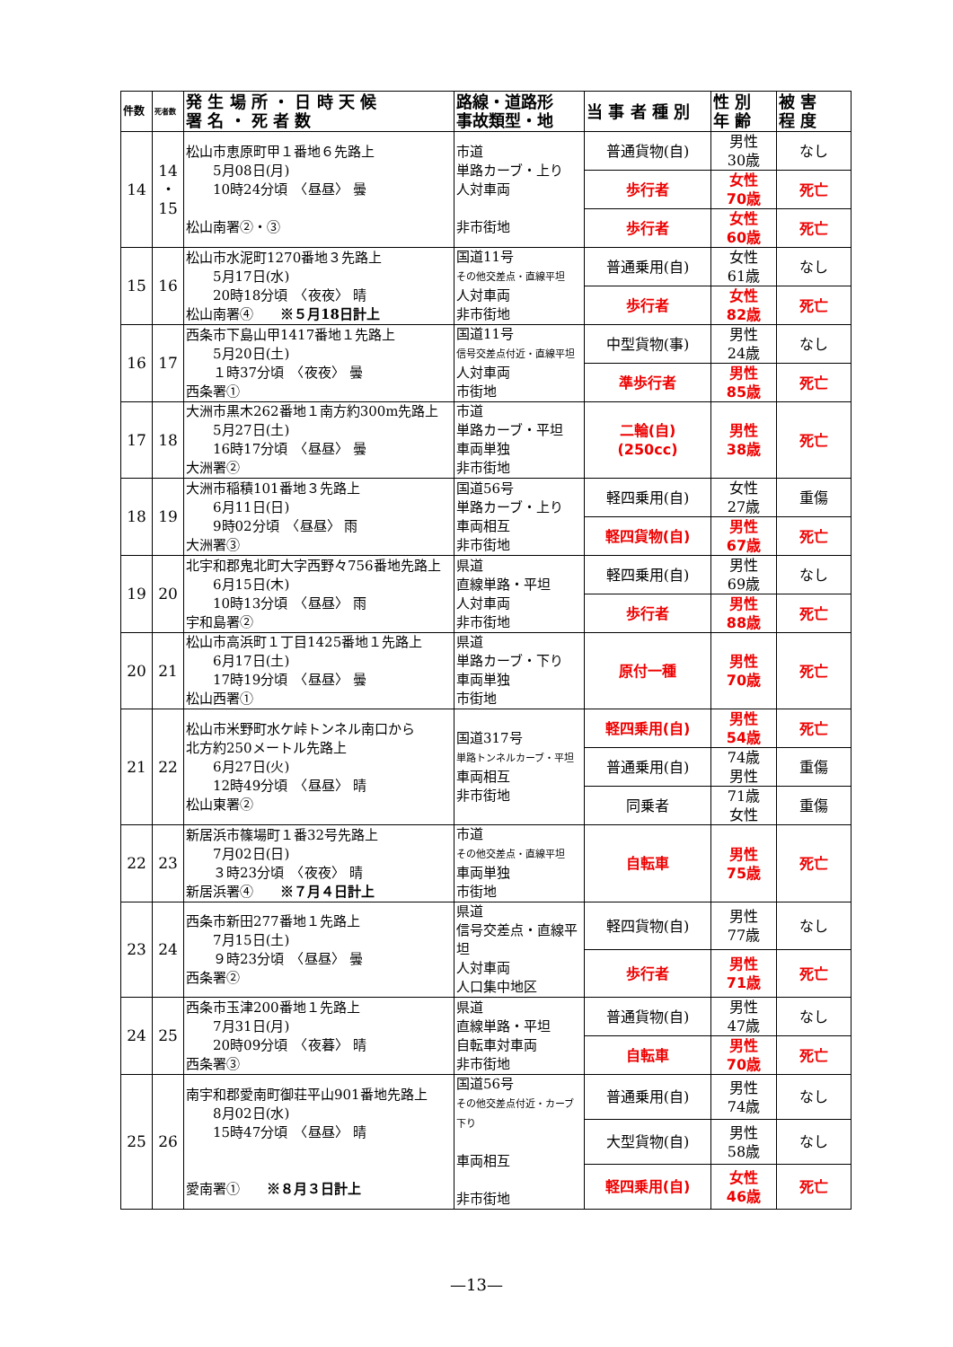| 件数 | 死者数 | 発 生 場 所 ・ 日 時 天 候 署 名 ・ 死 者 数 | 路線・道路形 事故類型・地 | 当 事 者 種 別 | 性 別 年 齢 | 被 害 程 度 |
| --- | --- | --- | --- | --- | --- | --- |
| 14 | 14 ・ 15 | 松山市恵原町甲１番地６先路上 5月08日(月) 10時24分頃 〈昼昼〉 曇 松山南署②・③ | 市道 単路カーブ・上り 人対車両 非市街地 | 普通貨物(自) | 男性 30歳 | なし |
| | | | | 歩行者 | 女性 70歳 | 死亡 |
| | | | | 歩行者 | 女性 60歳 | 死亡 |
| 15 | 16 | 松山市水泥町1270番地３先路上 5月17日(水) 20時18分頃 〈夜夜〉 晴 松山南署④ ※５月18日計上 | 国道11号 その他交差点・直線平坦 人対車両 非市街地 | 普通乗用(自) | 女性 61歳 | なし |
| | | | | 歩行者 | 女性 82歳 | 死亡 |
| 16 | 17 | 西条市下島山甲1417番地１先路上 5月20日(土) １時37分頃 〈夜夜〉 曇 西条署① | 国道11号 信号交差点付近・直線平坦 人対車両 市街地 | 中型貨物(事) | 男性 24歳 | なし |
| | | | | 準歩行者 | 男性 85歳 | 死亡 |
| 17 | 18 | 大洲市黒木262番地１南方約300m先路上 5月27日(土) 16時17分頃 〈昼昼〉 曇 大洲署② | 市道 単路カーブ・平坦 車両単独 非市街地 | 二輪(自) (250cc) | 男性 38歳 | 死亡 |
| 18 | 19 | 大洲市稲積101番地３先路上 6月11日(日) 9時02分頃 〈昼昼〉 雨 大洲署③ | 国道56号 単路カーブ・上り 車両相互 非市街地 | 軽四乗用(自) | 女性 27歳 | 重傷 |
| | | | | 軽四貨物(自) | 男性 67歳 | 死亡 |
| 19 | 20 | 北宇和郡鬼北町大字西野々756番地先路上 6月15日(木) 10時13分頃 〈昼昼〉 雨 宇和島署② | 県道 直線単路・平坦 人対車両 非市街地 | 軽四乗用(自) | 男性 69歳 | なし |
| | | | | 歩行者 | 男性 88歳 | 死亡 |
| 20 | 21 | 松山市高浜町１丁目1425番地１先路上 6月17日(土) 17時19分頃 〈昼昼〉 曇 松山西署① | 県道 単路カーブ・下り 車両単独 市街地 | 原付一種 | 男性 70歳 | 死亡 |
| 21 | 22 | 松山市米野町水ケ峠トンネル南口から 北方約250メートル先路上 6月27日(火) 12時49分頃 〈昼昼〉 晴 松山東署② | 国道317号 単路トンネルカーブ・平坦 車両相互 非市街地 | 軽四乗用(自) | 男性 54歳 | 死亡 |
| | | | | 普通乗用(自) | 74歳 男性 | 重傷 |
| | | | | 同乗者 | 71歳 女性 | 重傷 |
| 22 | 23 | 新居浜市篠場町１番32号先路上 7月02日(日) ３時23分頃 〈夜夜〉 晴 新居浜署④ ※７月４日計上 | 市道 その他交差点・直線平坦 車両単独 市街地 | 自転車 | 男性 75歳 | 死亡 |
| 23 | 24 | 西条市新田277番地１先路上 7月15日(土) ９時23分頃 〈昼昼〉 曇 西条署② | 県道 信号交差点・直線平坦 人対車両 人口集中地区 | 軽四貨物(自) | 男性 77歳 | なし |
| | | | | 歩行者 | 男性 71歳 | 死亡 |
| 24 | 25 | 西条市玉津200番地１先路上 7月31日(月) 20時09分頃 〈夜暮〉 晴 西条署③ | 県道 直線単路・平坦 自転車対車両 非市街地 | 普通貨物(自) | 男性 47歳 | なし |
| | | | | 自転車 | 男性 70歳 | 死亡 |
| 25 | 26 | 南宇和郡愛南町御荘平山901番地先路上 8月02日(水) 15時47分頃 〈昼昼〉 晴 愛南署① ※８月３日計上 | 国道56号 その他交差点付近・カーブ下り 車両相互 非市街地 | 普通乗用(自) | 男性 74歳 | なし |
| | | | | 大型貨物(自) | 男性 58歳 | なし |
| | | | | 軽四乗用(自) | 女性 46歳 | 死亡 |
—13—